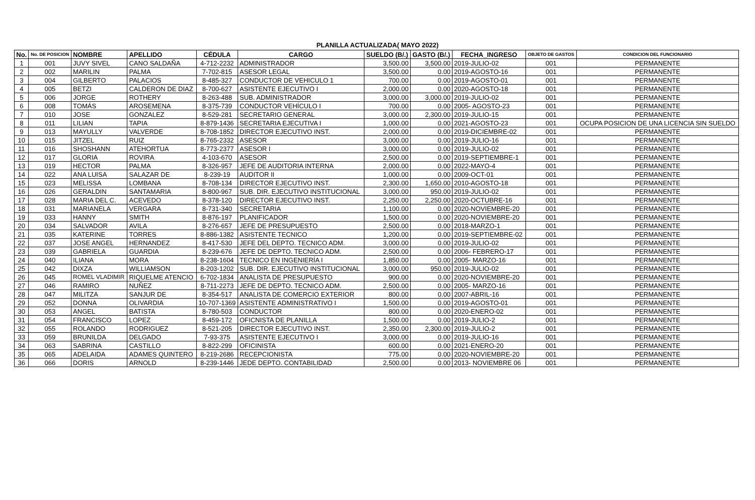PLANILLA ACTUALIZADA( MAYO 2022)
| No. | No. DE POSICION | NOMBRE | APELLIDO | CÉDULA | CARGO | SUELDO (B/.) | GASTO (B/.) | FECHA_INGRESO | OBJETO DE GASTOS | CONDICION DEL FUNCIONARIO |
| --- | --- | --- | --- | --- | --- | --- | --- | --- | --- | --- |
| 1 | 001 | JUVY SIVEL | CANO SALDAÑA | 4-712-2232 | ADMINISTRADOR | 3,500.00 | 3,500.00 | 2019-JULIO-02 | 001 | PERMANENTE |
| 2 | 002 | MARILIN | PALMA | 7-702-815 | ASESOR LEGAL | 3,500.00 | 0.00 | 2019-AGOSTO-16 | 001 | PERMANENTE |
| 3 | 004 | GILBERTO | PALACIOS | 8-485-327 | CONDUCTOR DE VEHICULO 1 | 700.00 | 0.00 | 2019-AGOSTO-01 | 001 | PERMANENTE |
| 4 | 005 | BETZI | CALDERON DE DIAZ | 8-700-627 | ASISTENTE EJECUTIVO I | 2,000.00 | 0.00 | 2020-AGOSTO-18 | 001 | PERMANENTE |
| 5 | 006 | JORGE | ROTHERY | 8-263-488 | SUB. ADMINISTRADOR | 3,000.00 | 3,000.00 | 2019-JULIO-02 | 001 | PERMANENTE |
| 6 | 008 | TOMÁS | AROSEMENA | 8-375-739 | CONDUCTOR VEHÍCULO I | 700.00 | 0.00 | 2005- AGOSTO-23 | 001 | PERMANENTE |
| 7 | 010 | JOSE | GONZALEZ | 8-529-281 | SECRETARIO GENERAL | 3,000.00 | 2,300.00 | 2019-JULIO-15 | 001 | PERMANENTE |
| 8 | 011 | LILIAN | TAPIA | 8-879-1436 | SECRETARIA EJECUTIVA I | 1,000.00 | 0.00 | 2021-AGOSTO-23 | 001 | OCUPA POSICION DE UNA LICENCIA SIN SUELDO |
| 9 | 013 | MAYULLY | VALVERDE | 8-708-1852 | DIRECTOR EJECUTIVO INST. | 2,000.00 | 0.00 | 2019-DICIEMBRE-02 | 001 | PERMANENTE |
| 10 | 015 | JITZEL | RUIZ | 8-765-2332 | ASESOR | 3,000.00 | 0.00 | 2019-JULIO-16 | 001 | PERMANENTE |
| 11 | 016 | SHOSHANN | ATEHORTUA | 8-773-2377 | ASESOR I | 3,000.00 | 0.00 | 2019-JULIO-02 | 001 | PERMANENTE |
| 12 | 017 | GLORIA | ROVIRA | 4-103-670 | ASESOR | 2,500.00 | 0.00 | 2019-SEPTIEMBRE-1 | 001 | PERMANENTE |
| 13 | 019 | HECTOR | PALMA | 8-326-957 | JEFE DE AUDITORIA INTERNA | 2,000.00 | 0.00 | 2022-MAYO-4 | 001 | PERMANENTE |
| 14 | 022 | ANA LUISA | SALAZAR DE | 8-239-19 | AUDITOR II | 1,000.00 | 0.00 | 2009-OCT-01 | 001 | PERMANENTE |
| 15 | 023 | MELISSA | LOMBANA | 8-708-134 | DIRECTOR EJECUTIVO INST. | 2,300.00 | 1,650.00 | 2010-AGOSTO-18 | 001 | PERMANENTE |
| 16 | 026 | GERALDIN | SANTAMARIA | 8-800-967 | SUB. DIR. EJECUTIVO INSTITUCIONAL | 3,000.00 | 950.00 | 2019-JULIO-02 | 001 | PERMANENTE |
| 17 | 028 | MARIA DEL C. | ACEVEDO | 8-378-120 | DIRECTOR EJECUTIVO INST. | 2,250.00 | 2,250.00 | 2020-OCTUBRE-16 | 001 | PERMANENTE |
| 18 | 031 | MARIANELA | VERGARA | 8-731-340 | SECRETARIA | 1,100.00 | 0.00 | 2020-NOVIEMBRE-20 | 001 | PERMANENTE |
| 19 | 033 | HANNY | SMITH | 8-876-197 | PLANIFICADOR | 1,500.00 | 0.00 | 2020-NOVIEMBRE-20 | 001 | PERMANENTE |
| 20 | 034 | SALVADOR | AVILA | 8-276-657 | JEFE DE PRESUPUESTO | 2,500.00 | 0.00 | 2018-MARZO-1 | 001 | PERMANENTE |
| 21 | 035 | KATERINE | TORRES | 8-886-1382 | ASISTENTE TECNICO | 1,200.00 | 0.00 | 2019-SEPTIEMBRE-02 | 001 | PERMANENTE |
| 22 | 037 | JOSE ANGEL | HERNANDEZ | 8-417-530 | JEFE DEL DEPTO. TECNICO ADM. | 3,000.00 | 0.00 | 2019-JULIO-02 | 001 | PERMANENTE |
| 23 | 039 | GABRIELA | GUARDIA | 8-239-676 | JEFE DE DEPTO. TECNICO ADM. | 2,500.00 | 0.00 | 2006- FEBRERO-17 | 001 | PERMANENTE |
| 24 | 040 | ILIANA | MORA | 8-238-1604 | TECNICO EN INGENIERÍA I | 1,850.00 | 0.00 | 2005- MARZO-16 | 001 | PERMANENTE |
| 25 | 042 | DIXZA | WILLIAMSON | 8-203-1202 | SUB. DIR. EJECUTIVO INSTITUCIONAL | 3,000.00 | 950.00 | 2019-JULIO-02 | 001 | PERMANENTE |
| 26 | 045 | ROMEL VLADIMIR | RIQUELME ATENCIO | 6-702-1834 | ANALISTA DE PRESUPUESTO | 900.00 | 0.00 | 2020-NOVIEMBRE-20 | 001 | PERMANENTE |
| 27 | 046 | RAMIRO | NUÑEZ | 8-711-2273 | JEFE DE DEPTO. TECNICO ADM. | 2,500.00 | 0.00 | 2005- MARZO-16 | 001 | PERMANENTE |
| 28 | 047 | MILITZA | SANJUR DE | 8-354-517 | ANALISTA DE COMERCIO EXTERIOR | 800.00 | 0.00 | 2007-ABRIL-16 | 001 | PERMANENTE |
| 29 | 052 | DONNA | OLIVARDIA | 10-707-1369 | ASISTENTE ADMINISTRATIVO I | 1,500.00 | 0.00 | 2019-AGOSTO-01 | 001 | PERMANENTE |
| 30 | 053 | ANGEL | BATISTA | 8-780-503 | CONDUCTOR | 800.00 | 0.00 | 2020-ENERO-02 | 001 | PERMANENTE |
| 31 | 054 | FRANCISCO | LOPEZ | 8-459-172 | OFICNISTA DE PLANILLA | 1,500.00 | 0.00 | 2019-JULIO-2 | 001 | PERMANENTE |
| 32 | 055 | ROLANDO | RODRIGUEZ | 8-521-205 | DIRECTOR EJECUTIVO INST. | 2,350.00 | 2,300.00 | 2019-JULIO-2 | 001 | PERMANENTE |
| 33 | 059 | BRUNILDA | DELGADO | 7-93-375 | ASISTENTE EJECUTIVO I | 3,000.00 | 0.00 | 2019-JULIO-16 | 001 | PERMANENTE |
| 34 | 063 | SABRINA | CASTILLO | 8-822-299 | OFICINISTA | 600.00 | 0.00 | 2021-ENERO-20 | 001 | PERMANENTE |
| 35 | 065 | ADELAIDA | ADAMES QUINTERO | 8-219-2686 | RECEPCIONISTA | 775.00 | 0.00 | 2020-NOVIEMBRE-20 | 001 | PERMANENTE |
| 36 | 066 | DORIS | ARNOLD | 8-239-1446 | JEDE DEPTO. CONTABILIDAD | 2,500.00 | 0.00 | 2013- NOVIEMBRE 06 | 001 | PERMANENTE |